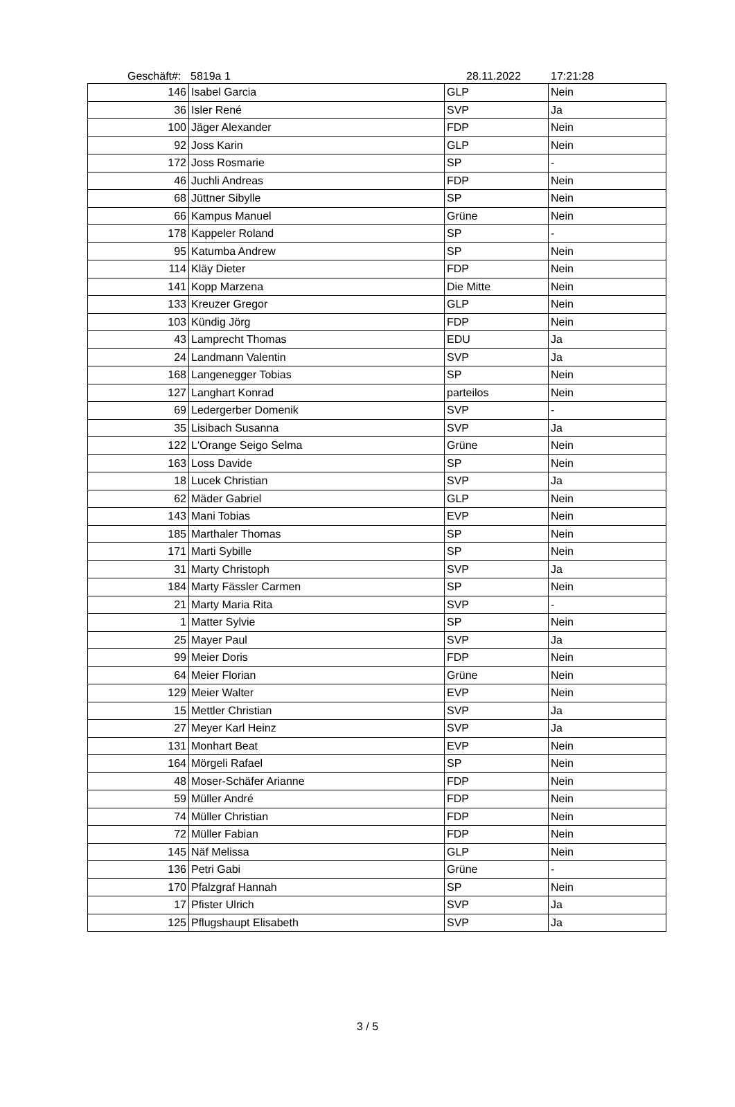Geschäft#: 5819a 1 28.11.2022 17:21:28
| 146 | Isabel Garcia | GLP | Nein |
| 36 | Isler René | SVP | Ja |
| 100 | Jäger Alexander | FDP | Nein |
| 92 | Joss Karin | GLP | Nein |
| 172 | Joss Rosmarie | SP | - |
| 46 | Juchli Andreas | FDP | Nein |
| 68 | Jüttner Sibylle | SP | Nein |
| 66 | Kampus Manuel | Grüne | Nein |
| 178 | Kappeler Roland | SP | - |
| 95 | Katumba Andrew | SP | Nein |
| 114 | Kläy Dieter | FDP | Nein |
| 141 | Kopp Marzena | Die Mitte | Nein |
| 133 | Kreuzer Gregor | GLP | Nein |
| 103 | Kündig Jörg | FDP | Nein |
| 43 | Lamprecht Thomas | EDU | Ja |
| 24 | Landmann Valentin | SVP | Ja |
| 168 | Langenegger Tobias | SP | Nein |
| 127 | Langhart Konrad | parteilos | Nein |
| 69 | Ledergerber Domenik | SVP | - |
| 35 | Lisibach Susanna | SVP | Ja |
| 122 | L'Orange Seigo Selma | Grüne | Nein |
| 163 | Loss Davide | SP | Nein |
| 18 | Lucek Christian | SVP | Ja |
| 62 | Mäder Gabriel | GLP | Nein |
| 143 | Mani Tobias | EVP | Nein |
| 185 | Marthaler Thomas | SP | Nein |
| 171 | Marti Sybille | SP | Nein |
| 31 | Marty Christoph | SVP | Ja |
| 184 | Marty Fässler Carmen | SP | Nein |
| 21 | Marty Maria Rita | SVP | - |
| 1 | Matter Sylvie | SP | Nein |
| 25 | Mayer Paul | SVP | Ja |
| 99 | Meier Doris | FDP | Nein |
| 64 | Meier Florian | Grüne | Nein |
| 129 | Meier Walter | EVP | Nein |
| 15 | Mettler Christian | SVP | Ja |
| 27 | Meyer Karl Heinz | SVP | Ja |
| 131 | Monhart Beat | EVP | Nein |
| 164 | Mörgeli Rafael | SP | Nein |
| 48 | Moser-Schäfer Arianne | FDP | Nein |
| 59 | Müller André | FDP | Nein |
| 74 | Müller Christian | FDP | Nein |
| 72 | Müller Fabian | FDP | Nein |
| 145 | Näf Melissa | GLP | Nein |
| 136 | Petri Gabi | Grüne | - |
| 170 | Pfalzgraf Hannah | SP | Nein |
| 17 | Pfister Ulrich | SVP | Ja |
| 125 | Pflugshaupt Elisabeth | SVP | Ja |
3 / 5